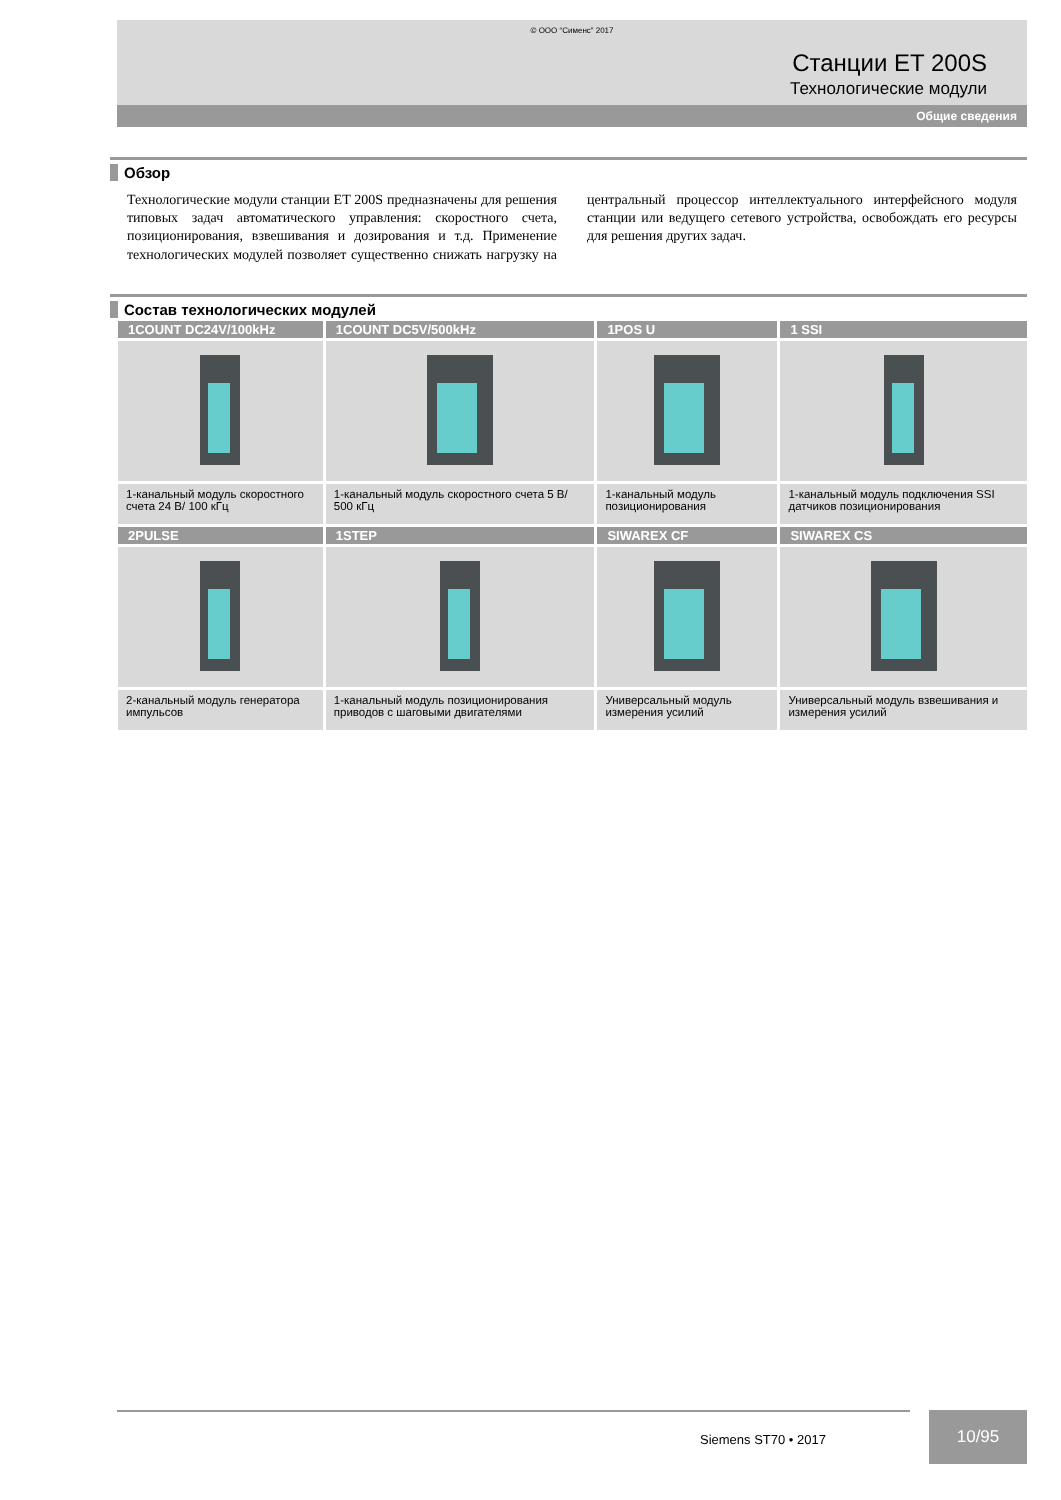© ООО “Сименс” 2017
Станции ET 200S
Технологические модули
Общие сведения
Обзор
Технологические модули станции ET 200S предназначены для решения типовых задач автоматического управления: скоростного счета, позиционирования, взвешивания и дозирования и т.д. Применение технологических модулей позволяет существенно снижать нагрузку на центральный процессор интеллектуального интерфейсного модуля станции или ведущего сетевого устройства, освобождать его ресурсы для решения других задач.
Состав технологических модулей
| 1COUNT DC24V/100kHz | 1COUNT DC5V/500kHz | 1POS U | 1 SSI |
| --- | --- | --- | --- |
| 1-канальный модуль скоростного счета 24 В/ 100 кГц | 1-канальный модуль скоростного счета 5 В/ 500 кГц | 1-канальный модуль позиционирования | 1-канальный модуль подключения SSI датчиков позиционирования |
| 2PULSE | 1STEP | SIWAREX CF | SIWAREX CS |
| 2-канальный модуль генератора импульсов | 1-канальный модуль позиционирования приводов с шаговыми двигателями | Универсальный модуль измерения усилий | Универсальный модуль взвешивания и измерения усилий |
Siemens ST70 • 2017
10/95